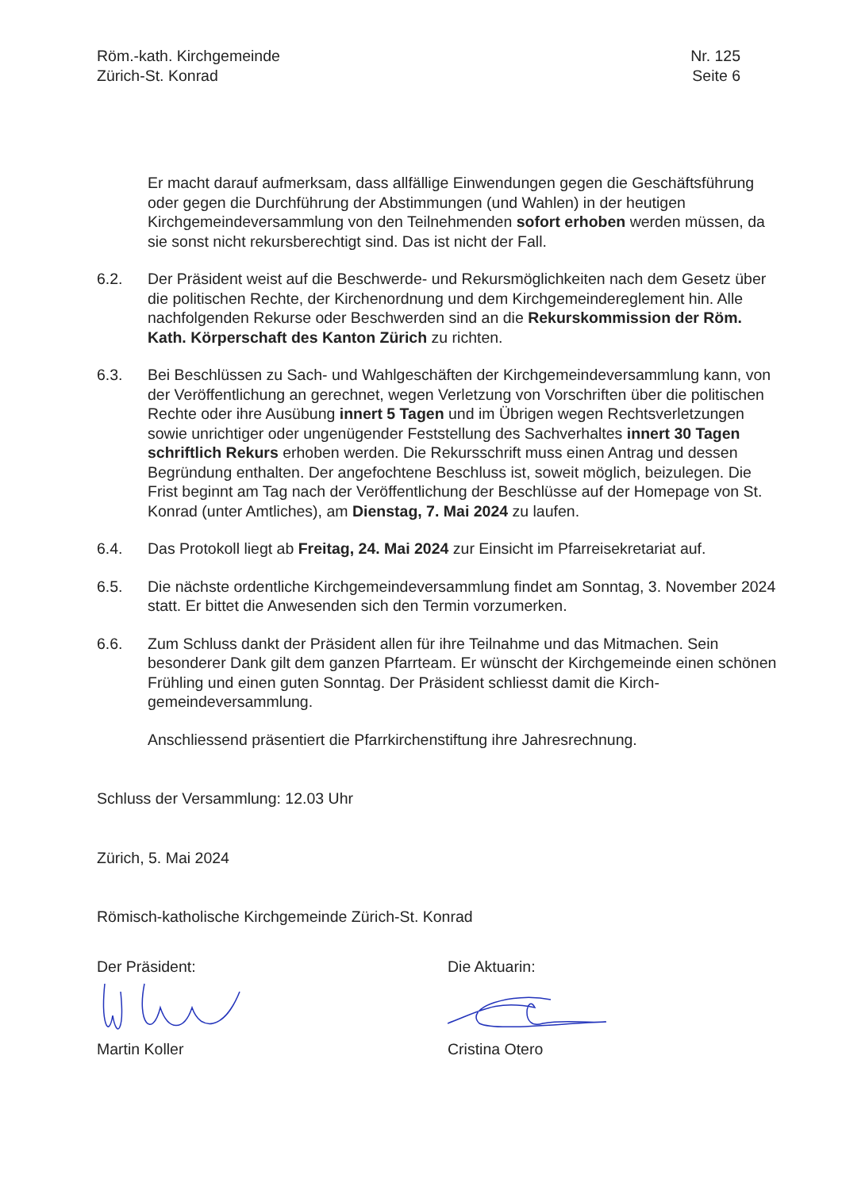Röm.-kath. Kirchgemeinde
Zürich-St. Konrad
Nr. 125
Seite 6
Er macht darauf aufmerksam, dass allfällige Einwendungen gegen die Geschäfts­führung oder gegen die Durchführung der Abstimmungen (und Wahlen) in der heuti­gen Kirchgemeindeversammlung von den Teilnehmenden sofort erhoben werden müssen, da sie sonst nicht rekursberechtigt sind. Das ist nicht der Fall.
6.2. Der Präsident weist auf die Beschwerde- und Rekursmöglichkeiten nach dem Ge­setz über die politischen Rechte, der Kirchenordnung und dem Kirchgemeinderegle­ment hin. Alle nachfolgenden Rekurse oder Beschwerden sind an die Rekurskom­mission der Röm. Kath. Körperschaft des Kanton Zürich zu richten.
6.3. Bei Beschlüssen zu Sach- und Wahlgeschäften der Kirchgemeindeversammlung kann, von der Veröffentlichung an gerechnet, wegen Verletzung von Vorschriften über die politischen Rechte oder ihre Ausübung innert 5 Tagen und im Übrigen wegen Rechtsverletzungen sowie unrichtiger oder ungenügender Feststellung des Sachverhaltes innert 30 Tagen schriftlich Rekurs erhoben werden. Die Rekurs­schrift muss einen Antrag und dessen Begründung enthalten. Der angefochtene Beschluss ist, soweit möglich, beizulegen. Die Frist beginnt am Tag nach der Veröffentlichung der Beschlüsse auf der Homepage von St. Konrad (unter Amtli­ches), am Dienstag, 7. Mai 2024 zu laufen.
6.4. Das Protokoll liegt ab Freitag, 24. Mai 2024 zur Einsicht im Pfarreisekretariat auf.
6.5. Die nächste ordentliche Kirchgemeindeversammlung findet am Sonntag, 3. Novem­ber 2024 statt. Er bittet die Anwesenden sich den Termin vorzumerken.
6.6. Zum Schluss dankt der Präsident allen für ihre Teilnahme und das Mitmachen. Sein besonderer Dank gilt dem ganzen Pfarrteam. Er wünscht der Kirchgemeinde einen schönen Frühling und einen guten Sonntag. Der Präsident schliesst damit die Kirch­gemeindeversammlung.
Anschliessend präsentiert die Pfarrkirchenstiftung ihre Jahresrechnung.
Schluss der Versammlung: 12.03 Uhr
Zürich, 5. Mai 2024
Römisch-katholische Kirchgemeinde Zürich-St. Konrad
Der Präsident:
Martin Koller
Die Aktuarin:
Cristina Otero